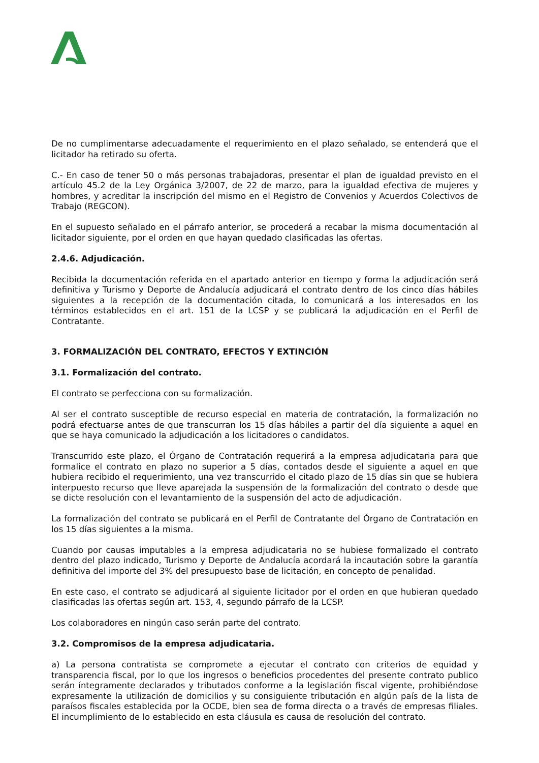De no cumplimentarse adecuadamente el requerimiento en el plazo señalado, se entenderá que el licitador ha retirado su oferta.
C.- En caso de tener 50 o más personas trabajadoras, presentar el plan de igualdad previsto en el artículo 45.2 de la Ley Orgánica 3/2007, de 22 de marzo, para la igualdad efectiva de mujeres y hombres, y acreditar la inscripción del mismo en el Registro de Convenios y Acuerdos Colectivos de Trabajo (REGCON).
En el supuesto señalado en el párrafo anterior, se procederá a recabar la misma documentación al licitador siguiente, por el orden en que hayan quedado clasificadas las ofertas.
2.4.6. Adjudicación.
Recibida la documentación referida en el apartado anterior en tiempo y forma la adjudicación será definitiva y Turismo y Deporte de Andalucía adjudicará el contrato dentro de los cinco días hábiles siguientes a la recepción de la documentación citada, lo comunicará a los interesados en los términos establecidos en el art. 151 de la LCSP y se publicará la adjudicación en el Perfil de Contratante.
3. FORMALIZACIÓN DEL CONTRATO, EFECTOS Y EXTINCIÓN
3.1. Formalización del contrato.
El contrato se perfecciona con su formalización.
Al ser el contrato susceptible de recurso especial en materia de contratación, la formalización no podrá efectuarse antes de que transcurran los 15 días hábiles a partir del día siguiente a aquel en que se haya comunicado la adjudicación a los licitadores o candidatos.
Transcurrido este plazo, el Órgano de Contratación requerirá a la empresa adjudicataria para que formalice el contrato en plazo no superior a 5 días, contados desde el siguiente a aquel en que hubiera recibido el requerimiento, una vez transcurrido el citado plazo de 15 días sin que se hubiera interpuesto recurso que lleve aparejada la suspensión de la formalización del contrato o desde que se dicte resolución con el levantamiento de la suspensión del acto de adjudicación.
La formalización del contrato se publicará en el Perfil de Contratante del Órgano de Contratación en los 15 días siguientes a la misma.
Cuando por causas imputables a la empresa adjudicataria no se hubiese formalizado el contrato dentro del plazo indicado, Turismo y Deporte de Andalucía acordará la incautación sobre la garantía definitiva del importe del 3% del presupuesto base de licitación, en concepto de penalidad.
En este caso, el contrato se adjudicará al siguiente licitador por el orden en que hubieran quedado clasificadas las ofertas según art. 153, 4, segundo párrafo de la LCSP.
Los colaboradores en ningún caso serán parte del contrato.
3.2. Compromisos de la empresa adjudicataria.
a) La persona contratista se compromete a ejecutar el contrato con criterios de equidad y transparencia fiscal, por lo que los ingresos o beneficios procedentes del presente contrato publico serán íntegramente declarados y tributados conforme a la legislación fiscal vigente, prohibiéndose expresamente la utilización de domicilios y su consiguiente tributación en algún país de la lista de paraísos fiscales establecida por la OCDE, bien sea de forma directa o a través de empresas filiales. El incumplimiento de lo establecido en esta cláusula es causa de resolución del contrato.